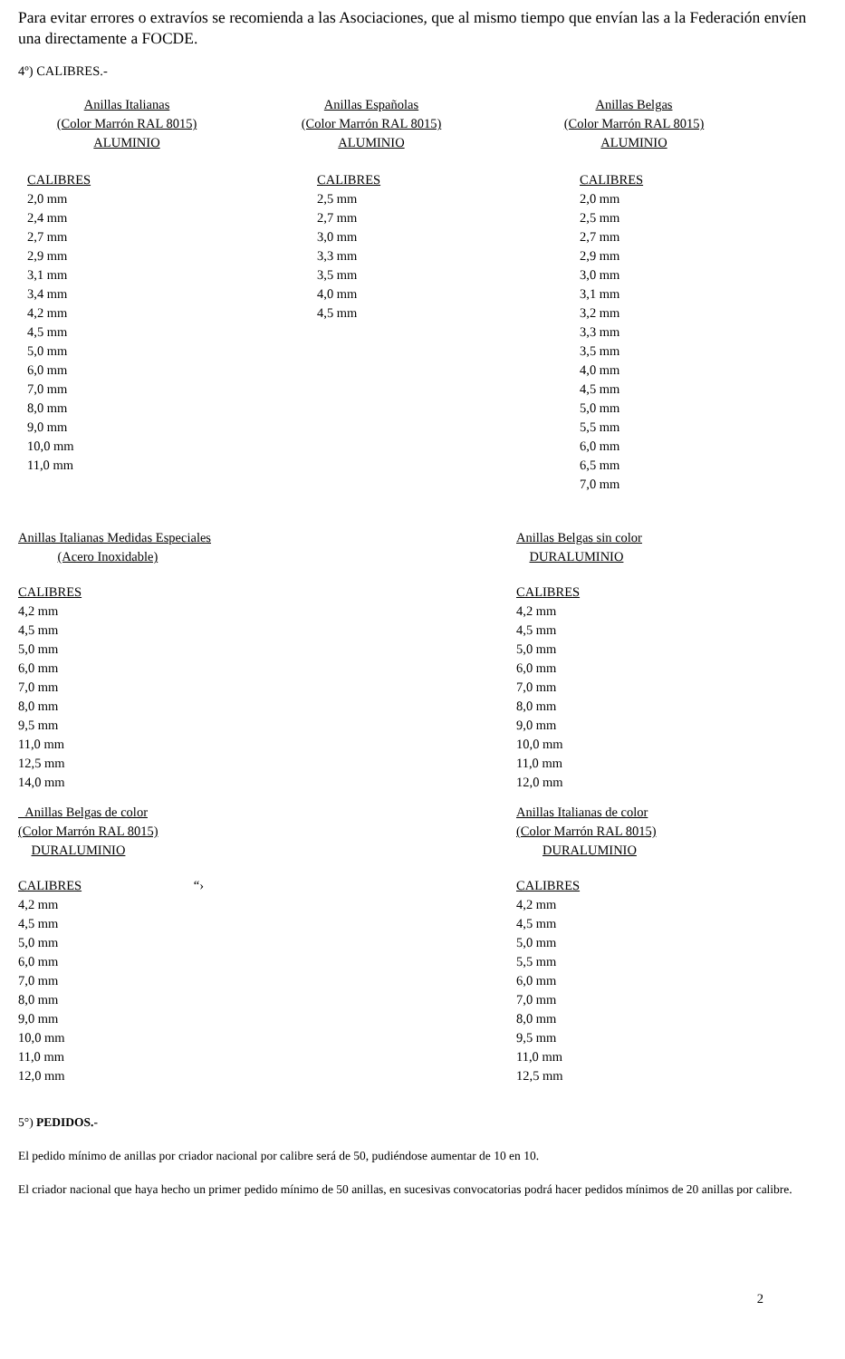Para evitar errores o extravíos se recomienda a las Asociaciones, que al mismo tiempo que envían las a la Federación envíen una directamente a FOCDE.
4º) CALIBRES.-
| Anillas Italianas (Color Marrón RAL 8015) ALUMINIO | Anillas Españolas (Color Marrón RAL 8015) ALUMINIO | Anillas Belgas (Color Marrón RAL 8015) ALUMINIO |
| CALIBRES 2,0 mm 2,4 mm 2,7 mm 2,9 mm 3,1 mm 3,4 mm 4,2 mm 4,5 mm 5,0 mm 6,0 mm 7,0 mm 8,0 mm 9,0 mm 10,0 mm 11,0 mm | CALIBRES 2,5 mm 2,7 mm 3,0 mm 3,3 mm 3,5 mm 4,0 mm 4,5 mm | CALIBRES 2,0 mm 2,5 mm 2,7 mm 2,9 mm 3,0 mm 3,1 mm 3,2 mm 3,3 mm 3,5 mm 4,0 mm 4,5 mm 5,0 mm 5,5 mm 6,0 mm 6,5 mm 7,0 mm |
| Anillas Italianas Medidas Especiales (Acero Inoxidable) | Anillas Belgas sin color DURALUMINIO |
| CALIBRES 4,2 mm 4,5 mm 5,0 mm 6,0 mm 7,0 mm 8,0 mm 9,5 mm 11,0 mm 12,5 mm 14,0 mm | CALIBRES 4,2 mm 4,5 mm 5,0 mm 6,0 mm 7,0 mm 8,0 mm 9,0 mm 10,0 mm 11,0 mm 12,0 mm |
| Anillas Belgas de color (Color Marrón RAL 8015) DURALUMINIO | Anillas Italianas de color (Color Marrón RAL 8015) DURALUMINIO |
| CALIBRES “› 4,2 mm 4,5 mm 5,0 mm 6,0 mm 7,0 mm 8,0 mm 9,0 mm 10,0 mm 11,0 mm 12,0 mm | CALIBRES 4,2 mm 4,5 mm 5,0 mm 5,5 mm 6,0 mm 7,0 mm 8,0 mm 9,5 mm 11,0 mm 12,5 mm |
5°) PEDIDOS.-
El pedido mínimo de anillas por criador nacional por calibre será de 50, pudiéndose aumentar de 10 en 10.
El criador nacional que haya hecho un primer pedido mínimo de 50 anillas, en sucesivas convocatorias podrá hacer pedidos mínimos de 20 anillas por calibre.
2